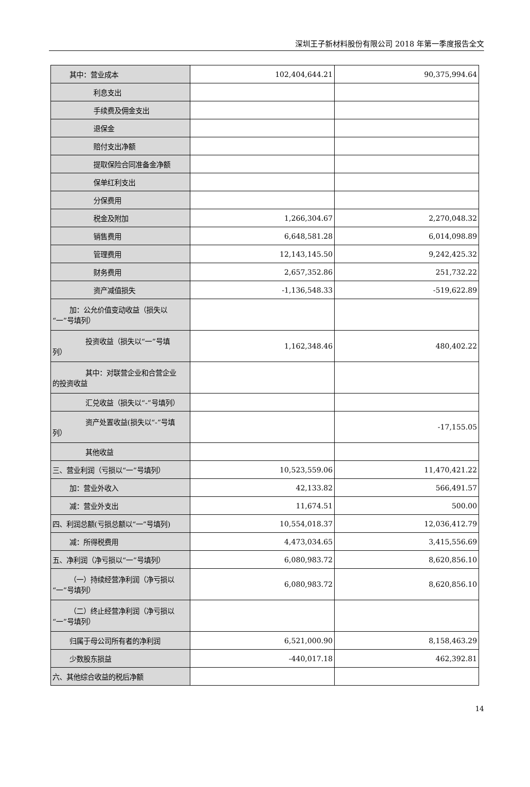深圳王子新材料股份有限公司 2018 年第一季度报告全文
| 其中：营业成本 | 102,404,644.21 | 90,375,994.64 |
| 利息支出 | | |
| 手续费及佣金支出 | | |
| 退保金 | | |
| 赔付支出净额 | | |
| 提取保险合同准备金净额 | | |
| 保单红利支出 | | |
| 分保费用 | | |
| 税金及附加 | 1,266,304.67 | 2,270,048.32 |
| 销售费用 | 6,648,581.28 | 6,014,098.89 |
| 管理费用 | 12,143,145.50 | 9,242,425.32 |
| 财务费用 | 2,657,352.86 | 251,732.22 |
| 资产减值损失 | -1,136,548.33 | -519,622.89 |
| 加：公允价值变动收益（损失以 “一”号填列） | | |
| 投资收益（损失以“一”号填 列） | 1,162,348.46 | 480,402.22 |
| 其中：对联营企业和合营企业 的投资收益 | | |
| 汇兑收益（损失以“-”号填列） | | |
| 资产处置收益(损失以“-”号填 列） | | -17,155.05 |
| 其他收益 | | |
| 三、营业利润（亏损以“一”号填列） | 10,523,559.06 | 11,470,421.22 |
| 加：营业外收入 | 42,133.82 | 566,491.57 |
| 减：营业外支出 | 11,674.51 | 500.00 |
| 四、利润总额(亏损总额以“一”号填列) | 10,554,018.37 | 12,036,412.79 |
| 减：所得税费用 | 4,473,034.65 | 3,415,556.69 |
| 五、净利润（净亏损以“一”号填列） | 6,080,983.72 | 8,620,856.10 |
| （一）持续经营净利润（净亏损以 “一”号填列） | 6,080,983.72 | 8,620,856.10 |
| （二）终止经营净利润（净亏损以 “一”号填列） | | |
| 归属于母公司所有者的净利润 | 6,521,000.90 | 8,158,463.29 |
| 少数股东损益 | -440,017.18 | 462,392.81 |
| 六、其他综合收益的税后净额 | | |
14